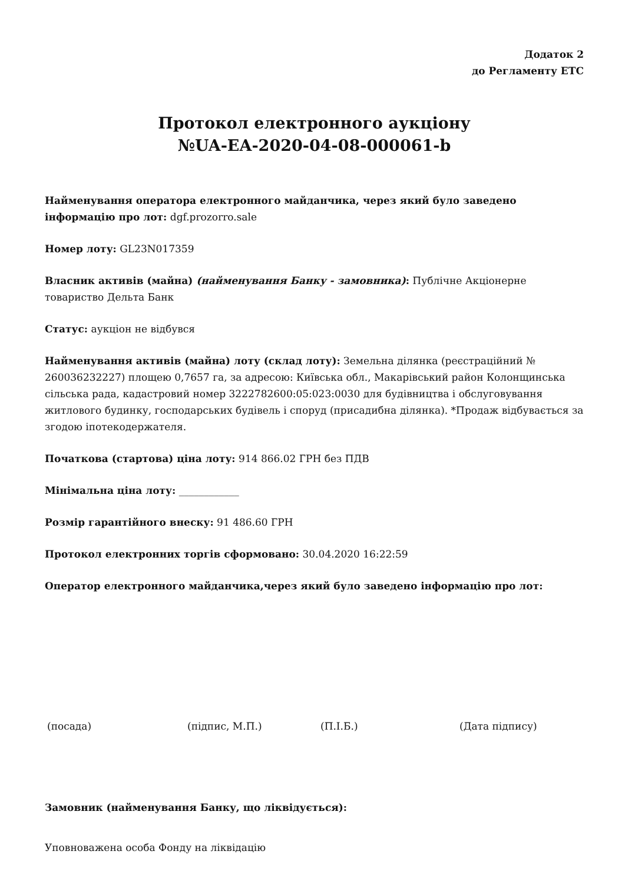Додаток 2
до Регламенту ЕТС
Протокол електронного аукціону
№UA-EA-2020-04-08-000061-b
Найменування оператора електронного майданчика, через який було заведено інформацію про лот: dgf.prozorro.sale
Номер лоту: GL23N017359
Власник активів (майна) (найменування Банку - замовника): Публічне Акціонерне товариство Дельта Банк
Статус: аукціон не відбувся
Найменування активів (майна) лоту (склад лоту): Земельна ділянка (реєстраційний № 260036232227) площею 0,7657 га, за адресою: Київська обл., Макарівський район Колонщинська сільська рада, кадастровий номер 3222782600:05:023:0030 для будівництва і обслуговування житлового будинку, господарських будівель і споруд (присадибна ділянка). *Продаж відбувається за згодою іпотекодержателя.
Початкова (стартова) ціна лоту: 914 866.02 ГРН без ПДВ
Мінімальна ціна лоту: ____________
Розмір гарантійного внеску: 91 486.60 ГРН
Протокол електронних торгів сформовано: 30.04.2020 16:22:59
Оператор електронного майданчика,через який було заведено інформацію про лот:
(посада) (підпис, М.П.) (П.І.Б.) (Дата підпису)
Замовник (найменування Банку, що ліквідується):
Уповноважена особа Фонду на ліквідацію